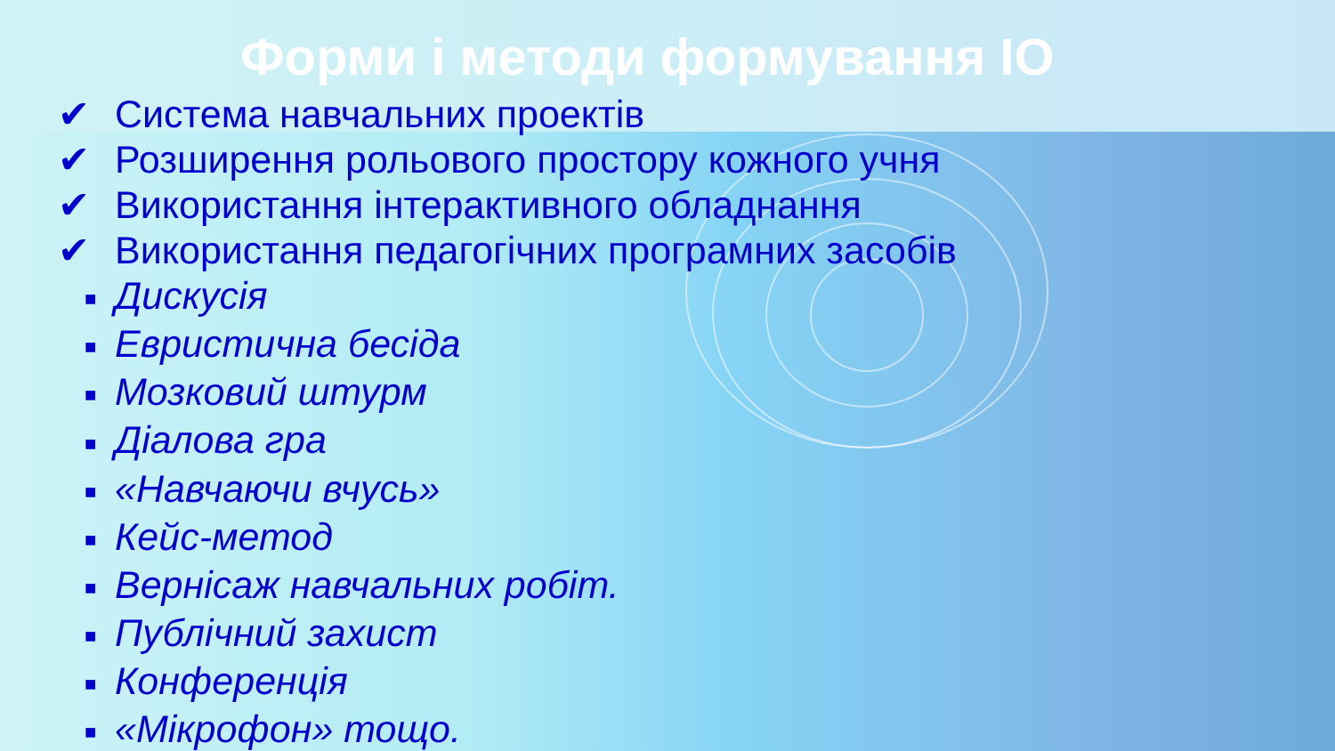Форми і методи формування ІО
✔ Система навчальних проектів
✔ Розширення рольового простору кожного учня
✔ Використання інтерактивного обладнання
✔ Використання педагогічних програмних засобів
■ Дискусія
■ Евристична бесіда
■ Мозковий штурм
■ Діалова гра
■ «Навчаючи вчусь»
■ Кейс-метод
■ Вернісаж навчальних робіт.
■ Публічний захист
■ Конференція
■ «Мікрофон» тощо.